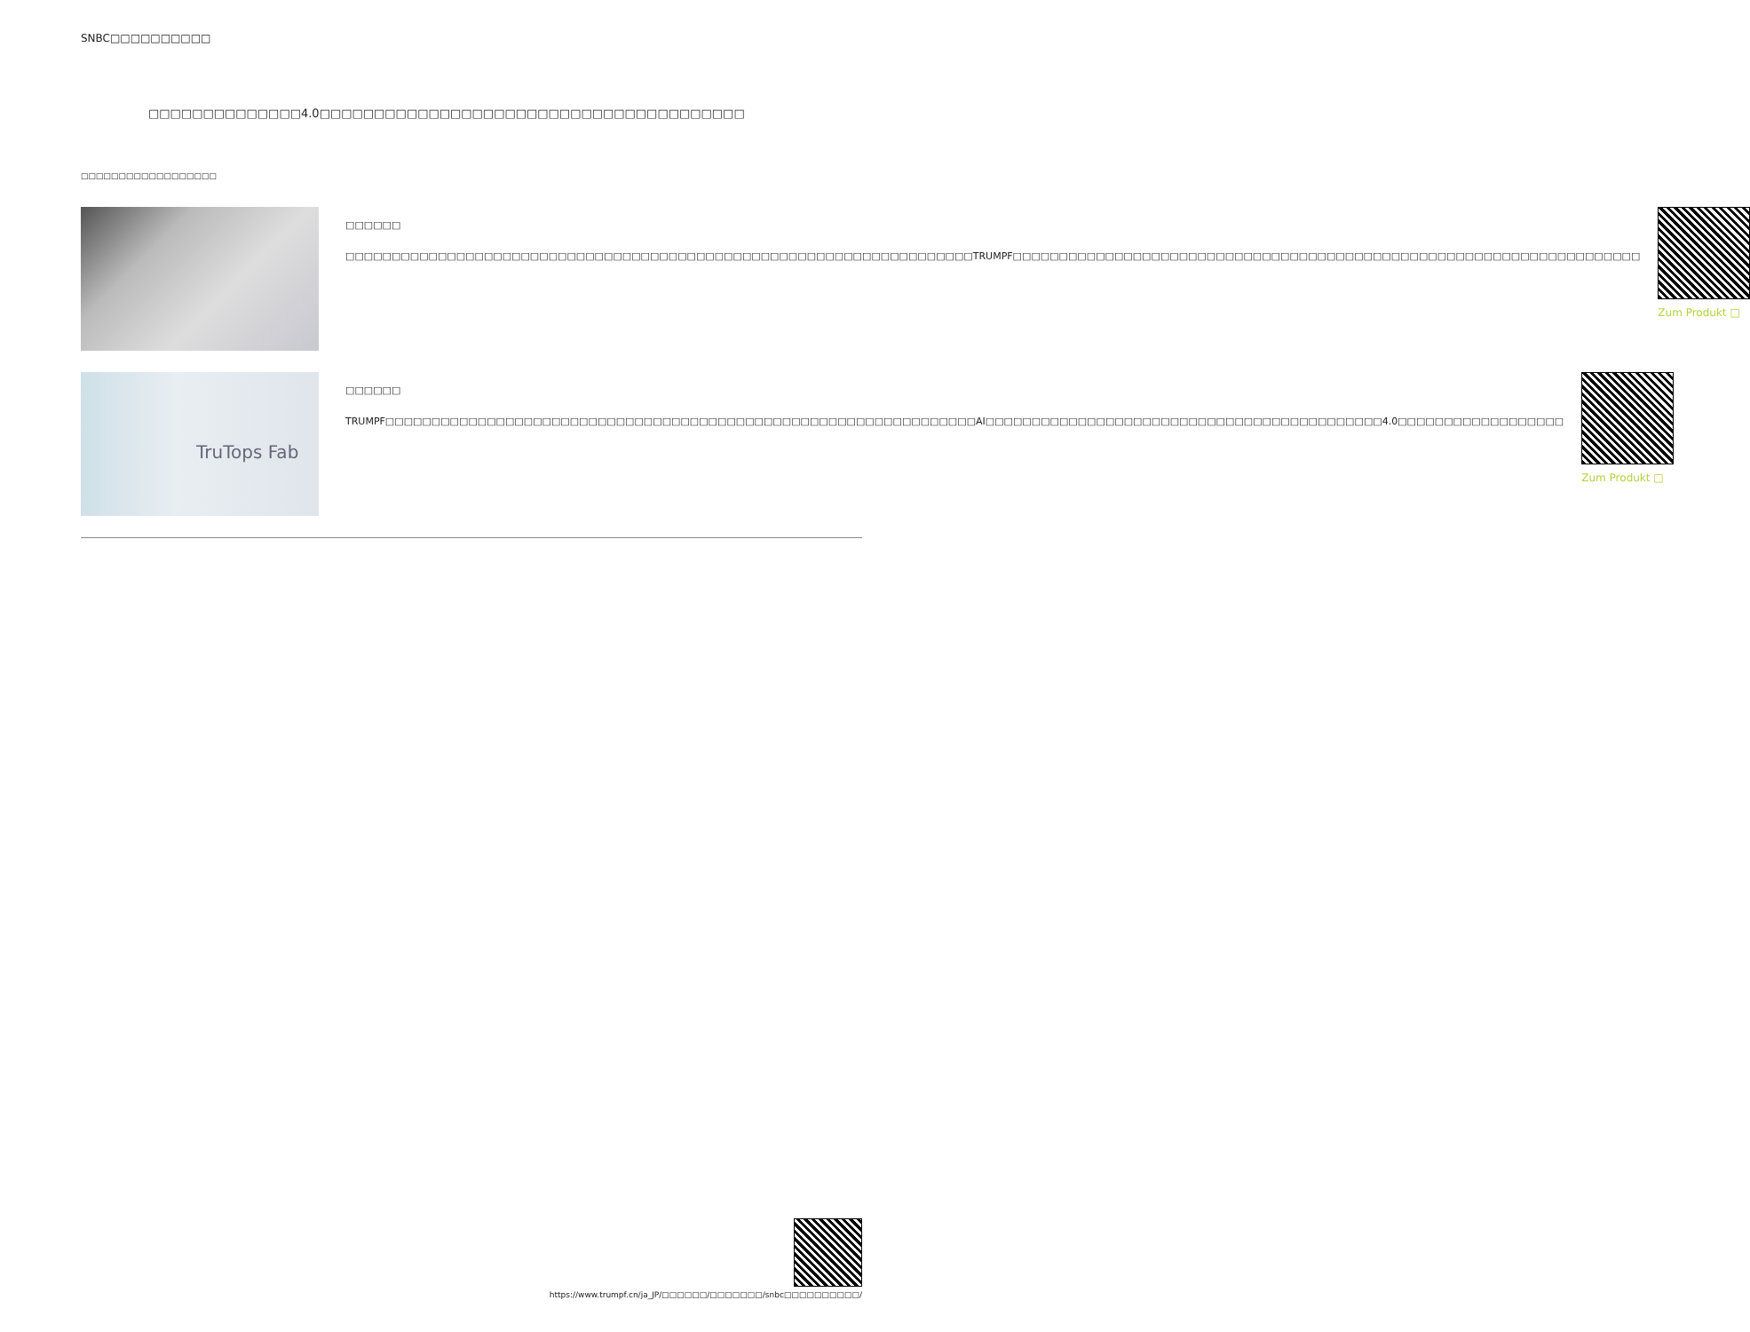SNBC□□□□□□□□□□
□□□□□□□□□□□□□□4.0□□□□□□□□□□□□□□□□□□□□□□□□□□□□□□□□□□□□□□□
□□□□□□□□□□□□□□□□□□
□□□□□□
□□□□□□□□□□□□□□□□□□□□□□□□□□□□□□□□□□□□□□□□□□□□□□□□□□□□□□□□□□□□□□□□□□□□TRUMPF□□□□□□□□□□□□□□□□□□□□□□□□□□□□□□□□□□□□□□□□□□□□□□□□□□□□□□□□□□□□□□□□□□□□
Zum Produkt □
TruTops Fab
□□□□□□
TRUMPF□□□□□□□□□□□□□□□□□□□□□□□□□□□□□□□□□□□□□□□□□□□□□□□□□□□□□□□□□□□□□□□□AI□□□□□□□□□□□□□□□□□□□□□□□□□□□□□□□□□□□□□□□□□□□4.0□□□□□□□□□□□□□□□□□□
Zum Produkt □
https://www.trumpf.cn/ja_JP/□□□□□□/□□□□□□□/snbc□□□□□□□□□□/